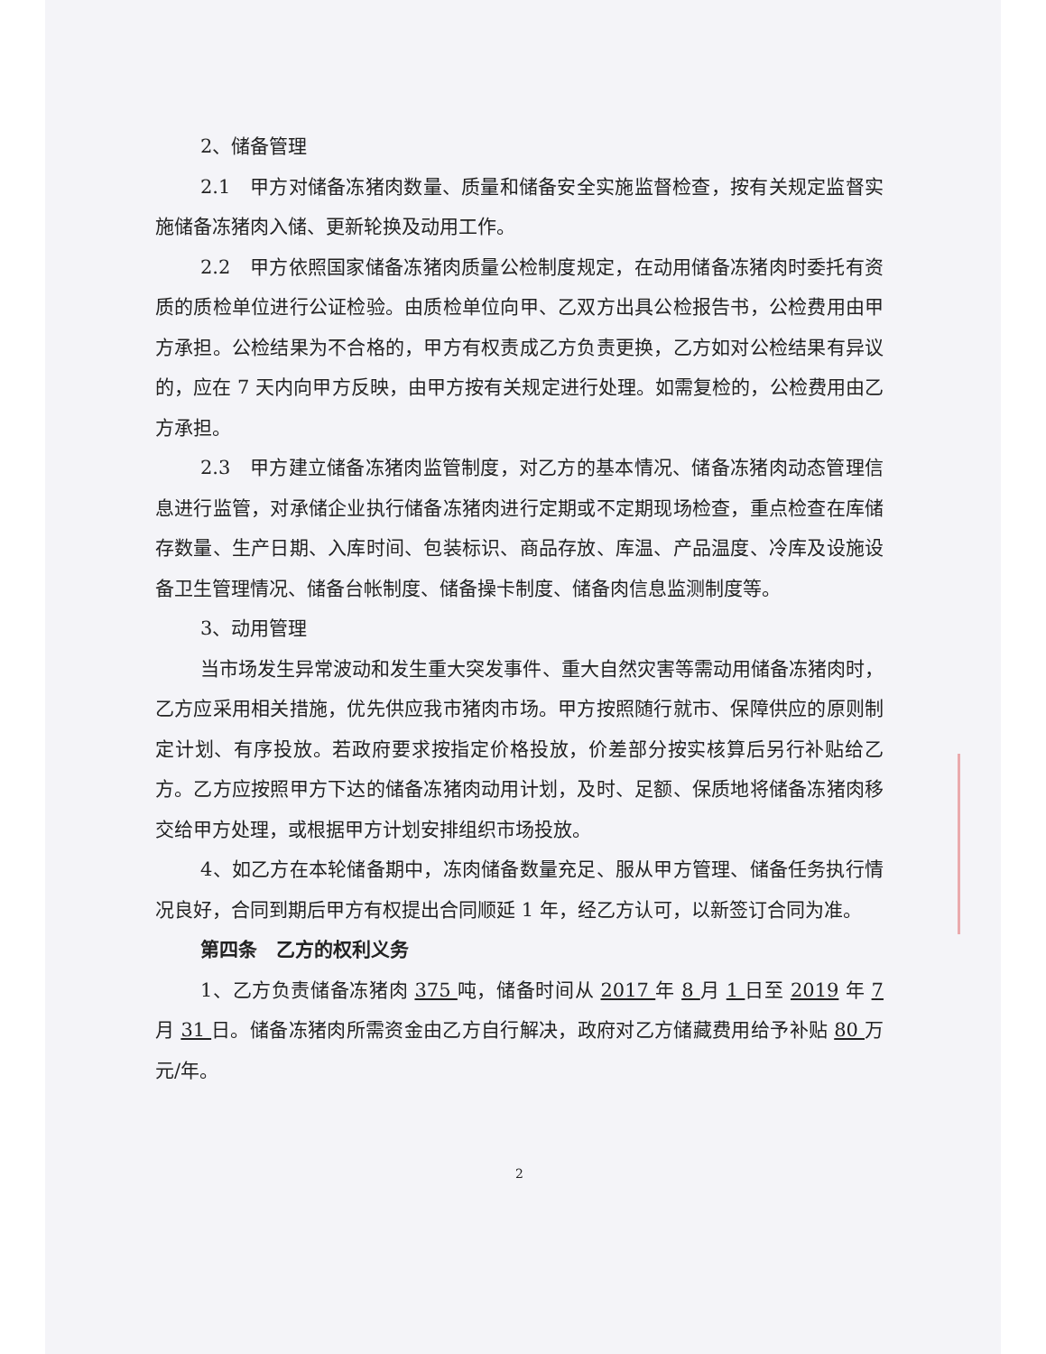2、储备管理
2.1　甲方对储备冻猪肉数量、质量和储备安全实施监督检查，按有关规定监督实施储备冻猪肉入储、更新轮换及动用工作。
2.2　甲方依照国家储备冻猪肉质量公检制度规定，在动用储备冻猪肉时委托有资质的质检单位进行公证检验。由质检单位向甲、乙双方出具公检报告书，公检费用由甲方承担。公检结果为不合格的，甲方有权责成乙方负责更换，乙方如对公检结果有异议的，应在 7 天内向甲方反映，由甲方按有关规定进行处理。如需复检的，公检费用由乙方承担。
2.3　甲方建立储备冻猪肉监管制度，对乙方的基本情况、储备冻猪肉动态管理信息进行监管，对承储企业执行储备冻猪肉进行定期或不定期现场检查，重点检查在库储存数量、生产日期、入库时间、包装标识、商品存放、库温、产品温度、冷库及设施设备卫生管理情况、储备台帐制度、储备操卡制度、储备肉信息监测制度等。
3、动用管理
当市场发生异常波动和发生重大突发事件、重大自然灾害等需动用储备冻猪肉时，乙方应采用相关措施，优先供应我市猪肉市场。甲方按照随行就市、保障供应的原则制定计划、有序投放。若政府要求按指定价格投放，价差部分按实核算后另行补贴给乙方。乙方应按照甲方下达的储备冻猪肉动用计划，及时、足额、保质地将储备冻猪肉移交给甲方处理，或根据甲方计划安排组织市场投放。
4、如乙方在本轮储备期中，冻肉储备数量充足、服从甲方管理、储备任务执行情况良好，合同到期后甲方有权提出合同顺延 1 年，经乙方认可，以新签订合同为准。
第四条　乙方的权利义务
1、乙方负责储备冻猪肉 375 吨，储备时间从 2017 年 8 月 1 日至 2019 年 7 月 31 日。储备冻猪肉所需资金由乙方自行解决，政府对乙方储藏费用给予补贴 80 万元/年。
2